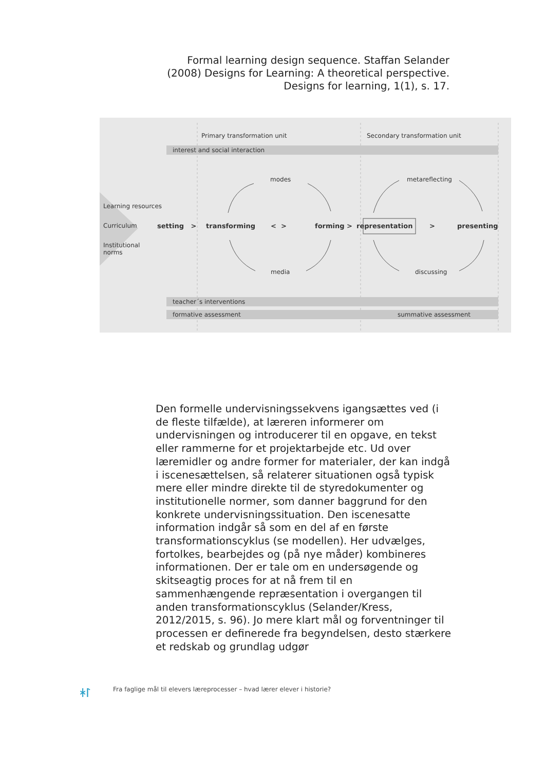Formal learning design sequence. Staffan Selander (2008) Designs for Learning: A theoretical perspective. Designs for learning, 1(1), s. 17.
Primary transformation unit Secondary transformation unit
interest and social interaction
modes metareflecting
Learning resources
Curriculum setting > transforming < > forming > representation > presenting
Institutional
norms
media discussing
teacher´s interventions
formative assessment summative assessment
Den formelle undervisningssekvens igangsættes ved (i de fleste tilfælde), at læreren informerer om undervisningen og introducerer til en opgave, en tekst eller rammerne for et projektarbejde etc. Ud over læremidler og andre former for materialer, der kan indgå i iscenesættelsen, så relaterer situationen også typisk mere eller mindre direkte til de styredokumenter og institutionelle normer, som danner baggrund for den konkrete undervisningssituation. Den iscenesatte information indgår så som en del af en første transformationscyklus (se modellen). Her udvælges, fortolkes, bearbejdes og (på nye måder) kombineres informationen. Der er tale om en undersøgende og skitseagtig proces for at nå frem til en sammenhængende repræsentation i overgangen til anden transformationscyklus (Selander/Kress, 2012/2015, s. 96). Jo mere klart mål og forventninger til processen er definerede fra begyndelsen, desto stærkere et redskab og grundlag udgør
ᚼᛚ
Fra faglige mål til elevers læreprocesser – hvad lærer elever i historie?